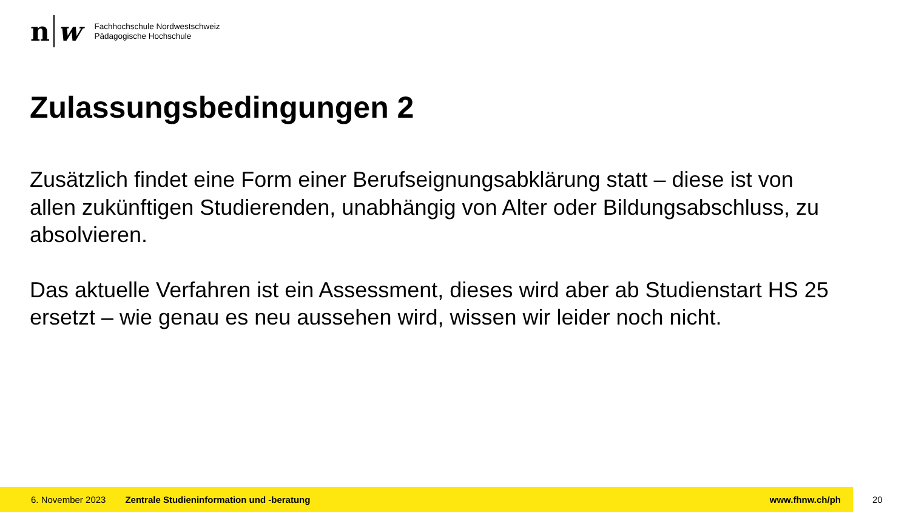n w
Fachhochschule Nordwestschweiz
Pädagogische Hochschule
Zulassungsbedingungen 2
Zusätzlich findet eine Form einer Berufseignungsabklärung statt – diese ist von allen zukünftigen Studierenden, unabhängig von Alter oder Bildungsabschluss, zu absolvieren.
Das aktuelle Verfahren ist ein Assessment, dieses wird aber ab Studienstart HS 25 ersetzt – wie genau es neu aussehen wird, wissen wir leider noch nicht.
6. November 2023 Zentrale Studieninformation und -beratung www.fhnw.ch/ph
20